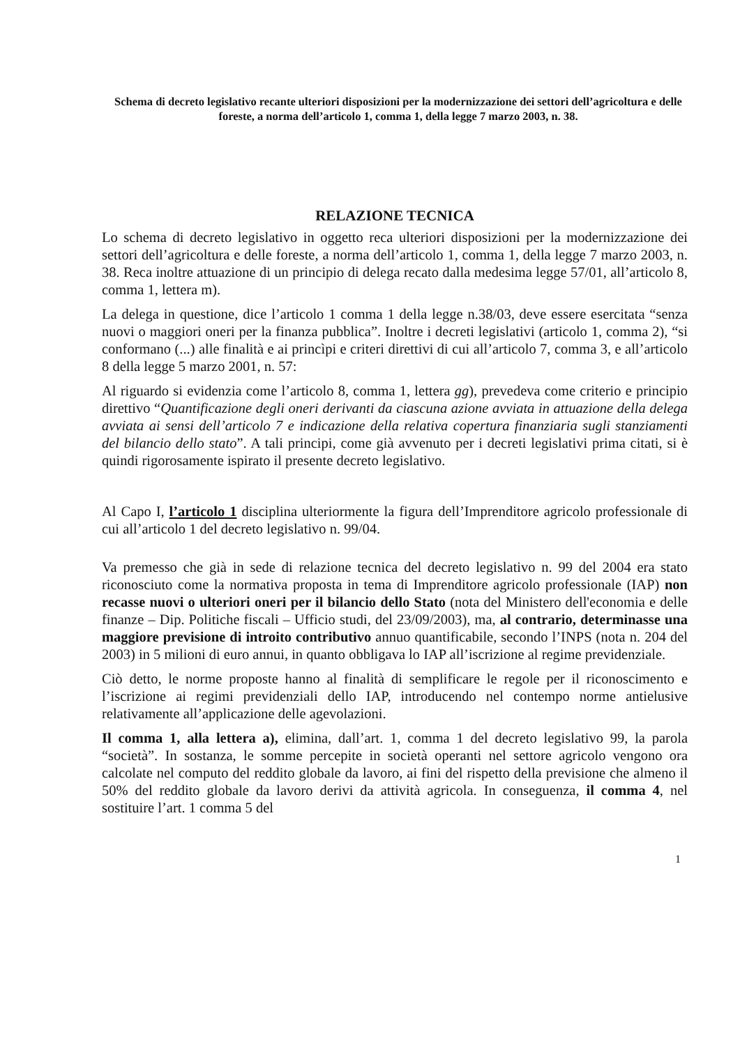Schema di decreto legislativo recante ulteriori disposizioni per la modernizzazione dei settori dell’agricoltura e delle foreste, a norma dell’articolo 1, comma 1, della legge 7 marzo 2003, n. 38.
RELAZIONE TECNICA
Lo schema di decreto legislativo in oggetto reca ulteriori disposizioni per la modernizzazione dei settori dell’agricoltura e delle foreste, a norma dell’articolo 1, comma 1, della legge 7 marzo 2003, n. 38. Reca inoltre attuazione di un principio di delega recato dalla medesima legge 57/01, all’articolo 8, comma 1, lettera m).
La delega in questione, dice l’articolo 1 comma 1 della legge n.38/03, deve essere esercitata “senza nuovi o maggiori oneri per la finanza pubblica”. Inoltre i decreti legislativi (articolo 1, comma 2), “si conformano (...) alle finalità e ai princìpi e criteri direttivi di cui all’articolo 7, comma 3, e all’articolo 8 della legge 5 marzo 2001, n. 57:
Al riguardo si evidenzia come l’articolo 8, comma 1, lettera gg), prevedeva come criterio e principio direttivo “Quantificazione degli oneri derivanti da ciascuna azione avviata in attuazione della delega avviata ai sensi dell’articolo 7 e indicazione della relativa copertura finanziaria sugli stanziamenti del bilancio dello stato”. A tali principi, come già avvenuto per i decreti legislativi prima citati, si è quindi rigorosamente ispirato il presente decreto legislativo.
Al Capo I, l’articolo 1 disciplina ulteriormente la figura dell’Imprenditore agricolo professionale di cui all’articolo 1 del decreto legislativo n. 99/04.
Va premesso che già in sede di relazione tecnica del decreto legislativo n. 99 del 2004 era stato riconosciuto come la normativa proposta in tema di Imprenditore agricolo professionale (IAP) non recasse nuovi o ulteriori oneri per il bilancio dello Stato (nota del Ministero dell'economia e delle finanze – Dip. Politiche fiscali – Ufficio studi, del 23/09/2003), ma, al contrario, determinasse una maggiore previsione di introito contributivo annuo quantificabile, secondo l’INPS (nota n. 204 del 2003) in 5 milioni di euro annui, in quanto obbligava lo IAP all’iscrizione al regime previdenziale.
Ciò detto, le norme proposte hanno al finalità di semplificare le regole per il riconoscimento e l’iscrizione ai regimi previdenziali dello IAP, introducendo nel contempo norme antielusive relativamente all’applicazione delle agevolazioni.
Il comma 1, alla lettera a), elimina, dall’art. 1, comma 1 del decreto legislativo 99, la parola “società”. In sostanza, le somme percepite in società operanti nel settore agricolo vengono ora calcolate nel computo del reddito globale da lavoro, ai fini del rispetto della previsione che almeno il 50% del reddito globale da lavoro derivi da attività agricola. In conseguenza, il comma 4, nel sostituire l’art. 1 comma 5 del
1